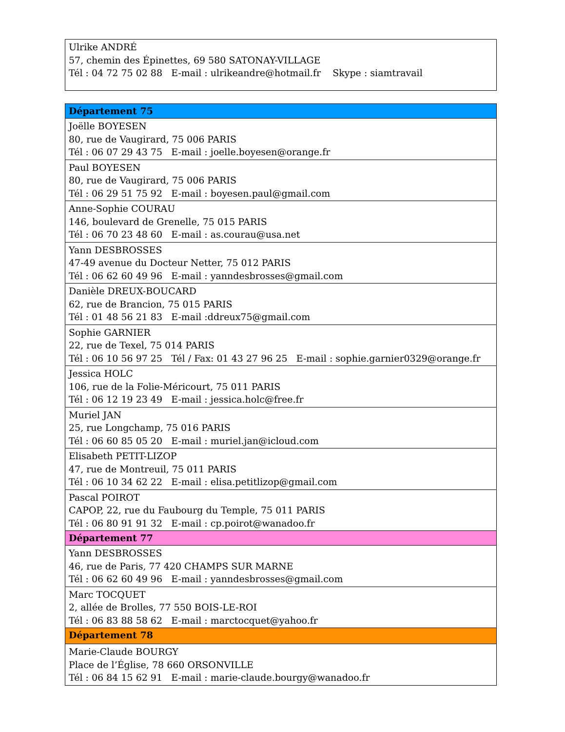| Ulrike ANDRÉ 57, chemin des Épinettes, 69 580 SATONAY-VILLAGE Tél : 04 72 75 02 88 E-mail : ulrikeandre@hotmail.fr Skype : siamtravail |
| Département 75 |
| Joëlle BOYESEN 80, rue de Vaugirard, 75 006 PARIS Tél : 06 07 29 43 75 E-mail : joelle.boyesen@orange.fr |
| Paul BOYESEN 80, rue de Vaugirard, 75 006 PARIS Tél : 06 29 51 75 92 E-mail : boyesen.paul@gmail.com |
| Anne-Sophie COURAU 146, boulevard de Grenelle, 75 015 PARIS Tél : 06 70 23 48 60 E-mail : as.courau@usa.net |
| Yann DESBROSSES 47-49 avenue du Docteur Netter, 75 012 PARIS Tél : 06 62 60 49 96 E-mail : yanndesbrosses@gmail.com |
| Danièle DREUX-BOUCARD 62, rue de Brancion, 75 015 PARIS Tél : 01 48 56 21 83 E-mail :ddreux75@gmail.com |
| Sophie GARNIER 22, rue de Texel, 75 014 PARIS Tél : 06 10 56 97 25 Tél / Fax: 01 43 27 96 25 E-mail : sophie.garnier0329@orange.fr |
| Jessica HOLC 106, rue de la Folie-Méricourt, 75 011 PARIS Tél : 06 12 19 23 49 E-mail : jessica.holc@free.fr |
| Muriel JAN 25, rue Longchamp, 75 016 PARIS Tél : 06 60 85 05 20 E-mail : muriel.jan@icloud.com |
| Elisabeth PETIT-LIZOP 47, rue de Montreuil, 75 011 PARIS Tél : 06 10 34 62 22 E-mail : elisa.petitlizop@gmail.com |
| Pascal POIROT CAPOP, 22, rue du Faubourg du Temple, 75 011 PARIS Tél : 06 80 91 91 32 E-mail : cp.poirot@wanadoo.fr |
| Département 77 |
| Yann DESBROSSES 46, rue de Paris, 77 420 CHAMPS SUR MARNE Tél : 06 62 60 49 96 E-mail : yanndesbrosses@gmail.com |
| Marc TOCQUET 2, allée de Brolles, 77 550 BOIS-LE-ROI Tél : 06 83 88 58 62 E-mail : marctocquet@yahoo.fr |
| Département 78 |
| Marie-Claude BOURGY Place de l’Église, 78 660 ORSONVILLE Tél : 06 84 15 62 91 E-mail : marie-claude.bourgy@wanadoo.fr |